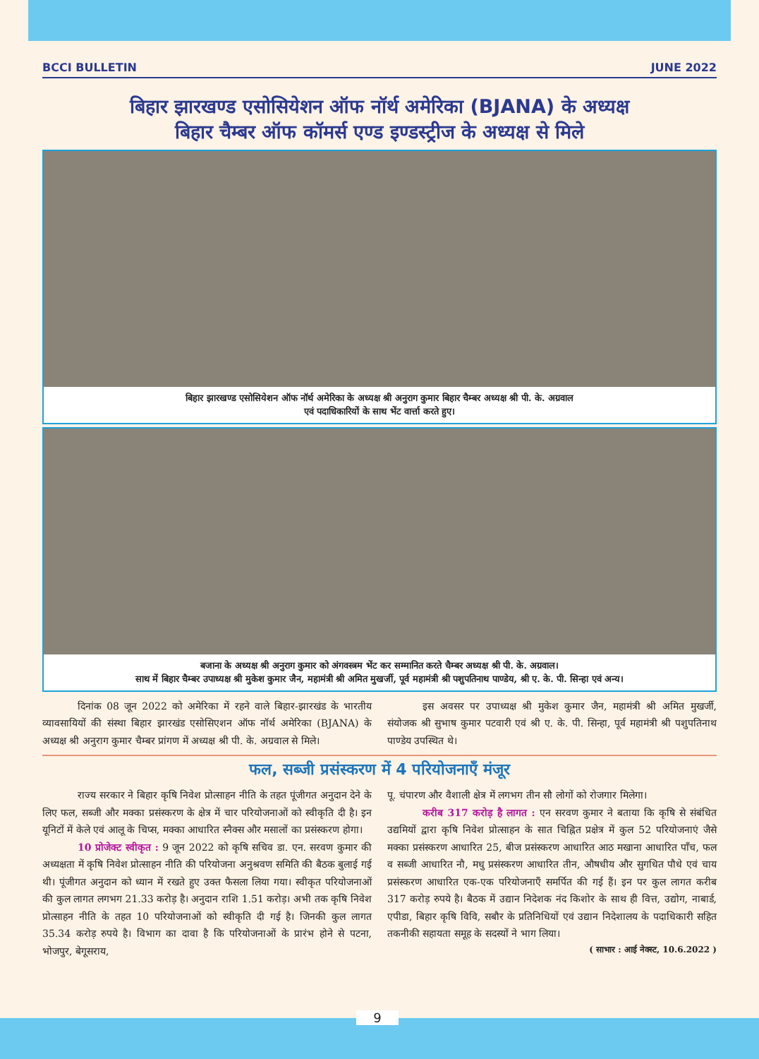BCCI BULLETIN JUNE 2022
बिहार झारखण्ड एसोसियेशन ऑफ नॉर्थ अमेरिका (BJANA) के अध्यक्ष
बिहार चैम्बर ऑफ कॉमर्स एण्ड इण्डस्ट्रीज के अध्यक्ष से मिले
बिहार झारखण्ड एसोसियेशन ऑफ नॉर्थ अमेरिका के अध्यक्ष श्री अनुराग कुमार बिहार चैम्बर अध्यक्ष श्री पी. के. अग्रवाल
एवं पदाधिकारियों के साथ भेंट वार्त्ता करते हुए।
बजाना के अध्यक्ष श्री अनुराग कुमार को अंगवस्त्रम भेंट कर सम्मानित करते चैम्बर अध्यक्ष श्री पी. के. अग्रवाल।
साथ में बिहार चैम्बर उपाध्यक्ष श्री मुकेश कुमार जैन, महामंत्री श्री अमित मुखर्जी, पूर्व महामंत्री श्री पशुपतिनाथ पाण्डेय, श्री ए. के. पी. सिन्हा एवं अन्य।
दिनांक 08 जून 2022 को अमेरिका में रहने वाले बिहार-झारखंड के भारतीय व्यावसायियों की संस्था बिहार झारखंड एसोसिएशन ऑफ नॉर्थ अमेरिका (BJANA) के अध्यक्ष श्री अनुराग कुमार चैम्बर प्रांगण में अध्यक्ष श्री पी. के. अग्रवाल से मिले।
इस अवसर पर उपाध्यक्ष श्री मुकेश कुमार जैन, महामंत्री श्री अमित मुखर्जी, संयोजक श्री सुभाष कुमार पटवारी एवं श्री ए. के. पी. सिन्हा, पूर्व महामंत्री श्री पशुपतिनाथ पाण्डेय उपस्थित थे।
फल, सब्जी प्रसंस्करण में 4 परियोजनाएँ मंजूर
राज्य सरकार ने बिहार कृषि निवेश प्रोत्साहन नीति के तहत पूंजीगत अनुदान देने के लिए फल, सब्जी और मक्का प्रसंस्करण के क्षेत्र में चार परियोजनाओं को स्वीकृति दी है। इन यूनिटों में केले एवं आलू के चिप्स, मक्का आधारित स्नैक्स और मसालों का प्रसंस्करण होगा।
10 प्रोजेक्ट स्वीकृत : 9 जून 2022 को कृषि सचिव डा. एन. सरवण कुमार की अध्यक्षता में कृषि निवेश प्रोत्साहन नीति की परियोजना अनुश्रवण समिति की बैठक बुलाई गई थी। पूंजीगत अनुदान को ध्यान में रखते हुए उक्त फैसला लिया गया। स्वीकृत परियोजनाओं की कुल लागत लगभग 21.33 करोड़ है। अनुदान राशि 1.51 करोड़। अभी तक कृषि निवेश प्रोत्साहन नीति के तहत 10 परियोजनाओं को स्वीकृति दी गई है। जिनकी कुल लागत 35.34 करोड़ रुपये है। विभाग का दावा है कि परियोजनाओं के प्रारंभ होने से पटना, भोजपुर, बेगूसराय,
पू. चंपारण और वैशाली क्षेत्र में लगभग तीन सौ लोगों को रोजगार मिलेगा।
करीब 317 करोड़ है लागत : एन सरवण कुमार ने बताया कि कृषि से संबंधित उद्यमियों द्वारा कृषि निवेश प्रोत्साहन के सात चिह्नित प्रक्षेत्र में कुल 52 परियोजनाएं जैसे मक्का प्रसंस्करण आधारित 25, बीज प्रसंस्करण आधारित आठ मखाना आधारित पाँच, फल व सब्जी आधारित नौ, मधु प्रसंस्करण आधारित तीन, औषधीय और सुगधित पौधे एवं चाय प्रसंस्करण आधारित एक-एक परियोजनाएँ समर्पित की गई हैं। इन पर कुल लागत करीब 317 करोड़ रुपये है। बैठक में उद्यान निदेशक नंद किशोर के साथ ही वित्त, उद्योग, नाबार्ड, एपीडा, बिहार कृषि विवि, सबौर के प्रतिनिधियों एवं उद्यान निदेशालय के पदाधिकारी सहित तकनीकी सहायता समूह के सदस्यों ने भाग लिया।
( साभार : आई नेक्स्ट, 10.6.2022 )
9